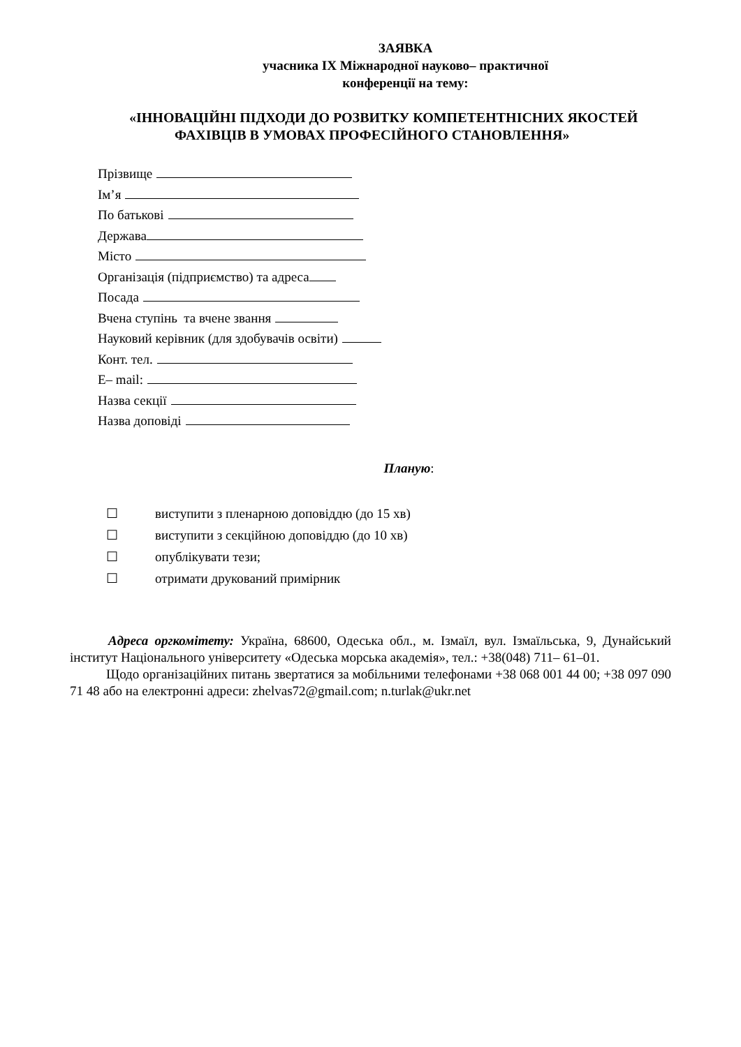ЗАЯВКА
учасника IX Міжнародної науково– практичної
конференції на тему:
«ІННОВАЦІЙНІ ПІДХОДИ ДО РОЗВИТКУ КОМПЕТЕНТНІСНИХ ЯКОСТЕЙ
ФАХІВЦІВ В УМОВАХ ПРОФЕСІЙНОГО СТАНОВЛЕННЯ»
Прізвище
Ім’я
По батькові
Держава
Місто
Організація (підприємство) та адреса
Посада
Вчена ступінь та вчене звання
Науковий керівник (для здобувачів освіти)
Конт. тел.
E– mail:
Назва секції
Назва доповіді
Планую:
☐ виступити з пленарною доповіддю (до 15 хв)
☐ виступити з секційною доповіддю (до 10 хв)
☐ опублікувати тези;
☐ отримати друкований примірник
Адреса оргкомітету: Україна, 68600, Одеська обл., м. Ізмаїл, вул. Ізмаїльська, 9, Дунайський інститут Національного університету «Одеська морська академія», тел.: +38(048) 711– 61–01.
Щодо організаційних питань звертатися за мобільними телефонами +38 068 001 44 00; +38 097 090 71 48 або на електронні адреси: zhelvas72@gmail.com; n.turlak@ukr.net